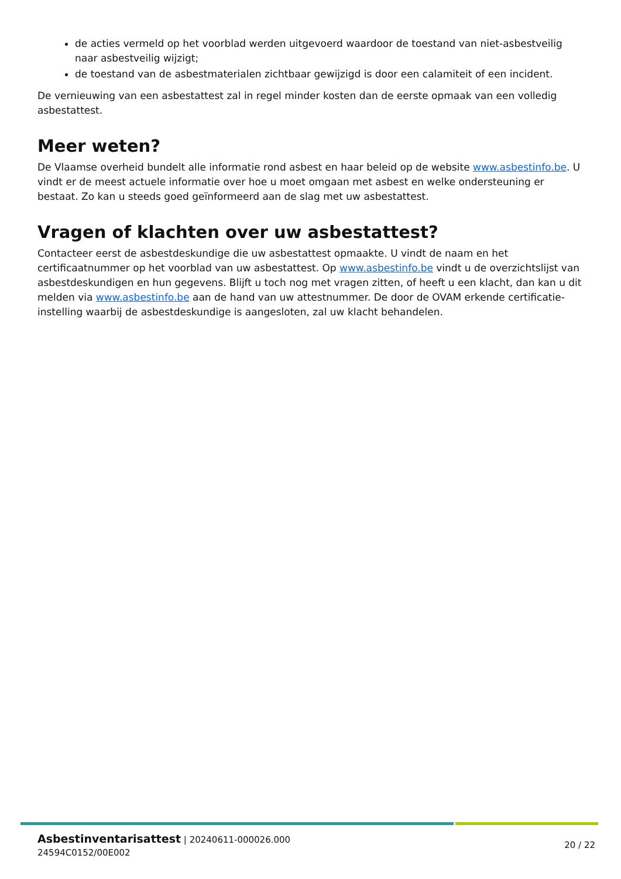de acties vermeld op het voorblad werden uitgevoerd waardoor de toestand van niet-asbestveilig naar asbestveilig wijzigt;
de toestand van de asbestmaterialen zichtbaar gewijzigd is door een calamiteit of een incident.
De vernieuwing van een asbestattest zal in regel minder kosten dan de eerste opmaak van een volledig asbestattest.
Meer weten?
De Vlaamse overheid bundelt alle informatie rond asbest en haar beleid op de website www.asbestinfo.be. U vindt er de meest actuele informatie over hoe u moet omgaan met asbest en welke ondersteuning er bestaat. Zo kan u steeds goed geïnformeerd aan de slag met uw asbestattest.
Vragen of klachten over uw asbestattest?
Contacteer eerst de asbestdeskundige die uw asbestattest opmaakte. U vindt de naam en het certificaatnummer op het voorblad van uw asbestattest. Op www.asbestinfo.be vindt u de overzichtslijst van asbestdeskundigen en hun gegevens. Blijft u toch nog met vragen zitten, of heeft u een klacht, dan kan u dit melden via www.asbestinfo.be aan de hand van uw attestnummer. De door de OVAM erkende certificatie-instelling waarbij de asbestdeskundige is aangesloten, zal uw klacht behandelen.
Asbestinventarisattest | 20240611-000026.000
24594C0152/00E002
20 / 22